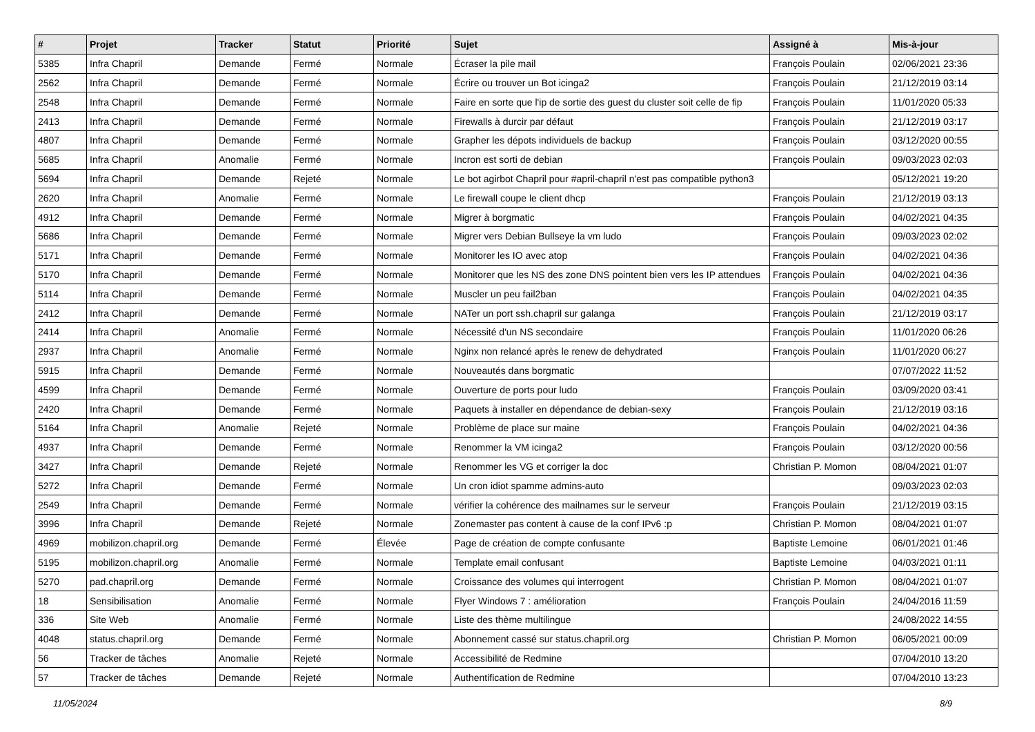| # | Projet | Tracker | Statut | Priorité | Sujet | Assigné à | Mis-à-jour |
| --- | --- | --- | --- | --- | --- | --- | --- |
| 5385 | Infra Chapril | Demande | Fermé | Normale | Écraser la pile mail | François Poulain | 02/06/2021 23:36 |
| 2562 | Infra Chapril | Demande | Fermé | Normale | Écrire ou trouver un Bot icinga2 | François Poulain | 21/12/2019 03:14 |
| 2548 | Infra Chapril | Demande | Fermé | Normale | Faire en sorte que l'ip de sortie des guest du cluster soit celle de fip | François Poulain | 11/01/2020 05:33 |
| 2413 | Infra Chapril | Demande | Fermé | Normale | Firewalls à durcir par défaut | François Poulain | 21/12/2019 03:17 |
| 4807 | Infra Chapril | Demande | Fermé | Normale | Grapher les dépots individuels de backup | François Poulain | 03/12/2020 00:55 |
| 5685 | Infra Chapril | Anomalie | Fermé | Normale | Incron est sorti de debian | François Poulain | 09/03/2023 02:03 |
| 5694 | Infra Chapril | Demande | Rejeté | Normale | Le bot agirbot Chapril pour #april-chapril n'est pas compatible python3 | | 05/12/2021 19:20 |
| 2620 | Infra Chapril | Anomalie | Fermé | Normale | Le firewall coupe le client dhcp | François Poulain | 21/12/2019 03:13 |
| 4912 | Infra Chapril | Demande | Fermé | Normale | Migrer à borgmatic | François Poulain | 04/02/2021 04:35 |
| 5686 | Infra Chapril | Demande | Fermé | Normale | Migrer vers Debian Bullseye la vm ludo | François Poulain | 09/03/2023 02:02 |
| 5171 | Infra Chapril | Demande | Fermé | Normale | Monitorer les IO avec atop | François Poulain | 04/02/2021 04:36 |
| 5170 | Infra Chapril | Demande | Fermé | Normale | Monitorer que les NS des zone DNS pointent bien vers les IP attendues | François Poulain | 04/02/2021 04:36 |
| 5114 | Infra Chapril | Demande | Fermé | Normale | Muscler un peu fail2ban | François Poulain | 04/02/2021 04:35 |
| 2412 | Infra Chapril | Demande | Fermé | Normale | NATer un port ssh.chapril sur galanga | François Poulain | 21/12/2019 03:17 |
| 2414 | Infra Chapril | Anomalie | Fermé | Normale | Nécessité d'un NS secondaire | François Poulain | 11/01/2020 06:26 |
| 2937 | Infra Chapril | Anomalie | Fermé | Normale | Nginx non relancé après le renew de dehydrated | François Poulain | 11/01/2020 06:27 |
| 5915 | Infra Chapril | Demande | Fermé | Normale | Nouveautés dans borgmatic | | 07/07/2022 11:52 |
| 4599 | Infra Chapril | Demande | Fermé | Normale | Ouverture de ports pour ludo | François Poulain | 03/09/2020 03:41 |
| 2420 | Infra Chapril | Demande | Fermé | Normale | Paquets à installer en dépendance de debian-sexy | François Poulain | 21/12/2019 03:16 |
| 5164 | Infra Chapril | Anomalie | Rejeté | Normale | Problème de place sur maine | François Poulain | 04/02/2021 04:36 |
| 4937 | Infra Chapril | Demande | Fermé | Normale | Renommer la VM icinga2 | François Poulain | 03/12/2020 00:56 |
| 3427 | Infra Chapril | Demande | Rejeté | Normale | Renommer les VG et corriger la doc | Christian P. Momon | 08/04/2021 01:07 |
| 5272 | Infra Chapril | Demande | Fermé | Normale | Un cron idiot spamme admins-auto | | 09/03/2023 02:03 |
| 2549 | Infra Chapril | Demande | Fermé | Normale | vérifier la cohérence des mailnames sur le serveur | François Poulain | 21/12/2019 03:15 |
| 3996 | Infra Chapril | Demande | Rejeté | Normale | Zonemaster pas content à cause de la conf IPv6 :p | Christian P. Momon | 08/04/2021 01:07 |
| 4969 | mobilizon.chapril.org | Demande | Fermé | Élevée | Page de création de compte confusante | Baptiste Lemoine | 06/01/2021 01:46 |
| 5195 | mobilizon.chapril.org | Anomalie | Fermé | Normale | Template email confusant | Baptiste Lemoine | 04/03/2021 01:11 |
| 5270 | pad.chapril.org | Demande | Fermé | Normale | Croissance des volumes qui interrogent | Christian P. Momon | 08/04/2021 01:07 |
| 18 | Sensibilisation | Anomalie | Fermé | Normale | Flyer Windows 7 : amélioration | François Poulain | 24/04/2016 11:59 |
| 336 | Site Web | Anomalie | Fermé | Normale | Liste des thème multilingue | | 24/08/2022 14:55 |
| 4048 | status.chapril.org | Demande | Fermé | Normale | Abonnement cassé sur status.chapril.org | Christian P. Momon | 06/05/2021 00:09 |
| 56 | Tracker de tâches | Anomalie | Rejeté | Normale | Accessibilité de Redmine | | 07/04/2010 13:20 |
| 57 | Tracker de tâches | Demande | Rejeté | Normale | Authentification de Redmine | | 07/04/2010 13:23 |
11/05/2024 8/9